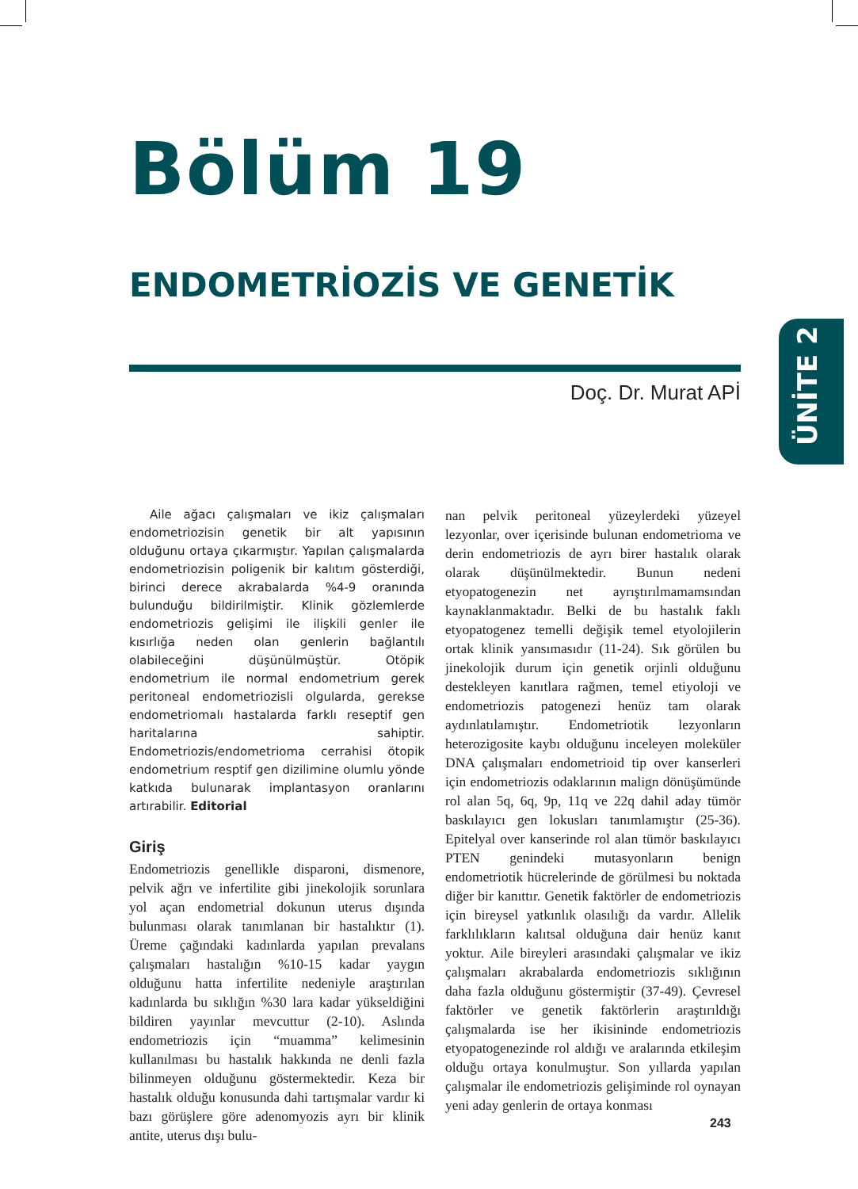Bölüm 19
ENDOMETRİOZİS VE GENETİK
Doç. Dr. Murat APİ
ÜNİTE 2
Aile ağacı çalışmaları ve ikiz çalışmaları endometriozisin genetik bir alt yapısının olduğunu ortaya çıkarmıştır. Yapılan çalışmalarda endometriozisin poligenik bir kalıtım gösterdiği, birinci derece akrabalarda %4-9 oranında bulunduğu bildirilmiştir. Klinik gözlemlerde endometriozis gelişimi ile ilişkili genler ile kısırlığa neden olan genlerin bağlantılı olabileceğini düşünülmüştür. Otöpik endometrium ile normal endometrium gerek peritoneal endometriozisli olgularda, gerekse endometriomalı hastalarda farklı reseptif gen haritalarına sahiptir. Endometriozis/endometrioma cerrahisi ötopik endometrium resptif gen dizilimine olumlu yönde katkıda bulunarak implantasyon oranlarını artırabilir. Editorial
Giriş
Endometriozis genellikle disparoni, dismenore, pelvik ağrı ve infertilite gibi jinekolojik sorunlara yol açan endometrial dokunun uterus dışında bulunması olarak tanımlanan bir hastalıktır (1). Üreme çağındaki kadınlarda yapılan prevalans çalışmaları hastalığın %10-15 kadar yaygın olduğunu hatta infertilite nedeniyle araştırılan kadınlarda bu sıklığın %30 lara kadar yükseldiğini bildiren yayınlar mevcuttur (2-10). Aslında endometriozis için “muamma” kelimesinin kullanılması bu hastalık hakkında ne denli fazla bilinmeyen olduğunu göstermektedir. Keza bir hastalık olduğu konusunda dahi tartışmalar vardır ki bazı görüşlere göre adenomyozis ayrı bir klinik antite, uterus dışı bulu-
nan pelvik peritoneal yüzeylerdeki yüzeyel lezyonlar, over içerisinde bulunan endometrioma ve derin endometriozis de ayrı birer hastalık olarak olarak düşünülmektedir. Bunun nedeni etyopatogenezin net ayrıştırılmamamsından kaynaklanmaktadır. Belki de bu hastalık faklı etyopatogenez temelli değişik temel etyolojilerin ortak klinik yansımasıdır (11-24). Sık görülen bu jinekolojik durum için genetik orjinli olduğunu destekleyen kanıtlara rağmen, temel etiyoloji ve endometriozis patogenezi henüz tam olarak aydınlatılamıştır. Endometriotik lezyonların heterozigosite kaybı olduğunu inceleyen moleküler DNA çalışmaları endometrioid tip over kanserleri için endometriozis odaklarının malign dönüşümünde rol alan 5q, 6q, 9p, 11q ve 22q dahil aday tümör baskılayıcı gen lokusları tanımlamıştır (25-36). Epitelyal over kanserinde rol alan tümör baskılayıcı PTEN genindeki mutasyonların benign endometriotik hücrelerinde de görülmesi bu noktada diğer bir kanıttır. Genetik faktörler de endometriozis için bireysel yatkınlık olasılığı da vardır. Allelik farklılıkların kalıtsal olduğuna dair henüz kanıt yoktur. Aile bireyleri arasındaki çalışmalar ve ikiz çalışmaları akrabalarda endometriozis sıklığının daha fazla olduğunu göstermiştir (37-49). Çevresel faktörler ve genetik faktörlerin araştırıldığı çalışmalarda ise her ikisininde endometriozis etyopatogenezinde rol aldığı ve aralarında etkileşim olduğu ortaya konulmuştur. Son yıllarda yapılan çalışmalar ile endometriozis gelişiminde rol oynayan yeni aday genlerin de ortaya konması
243